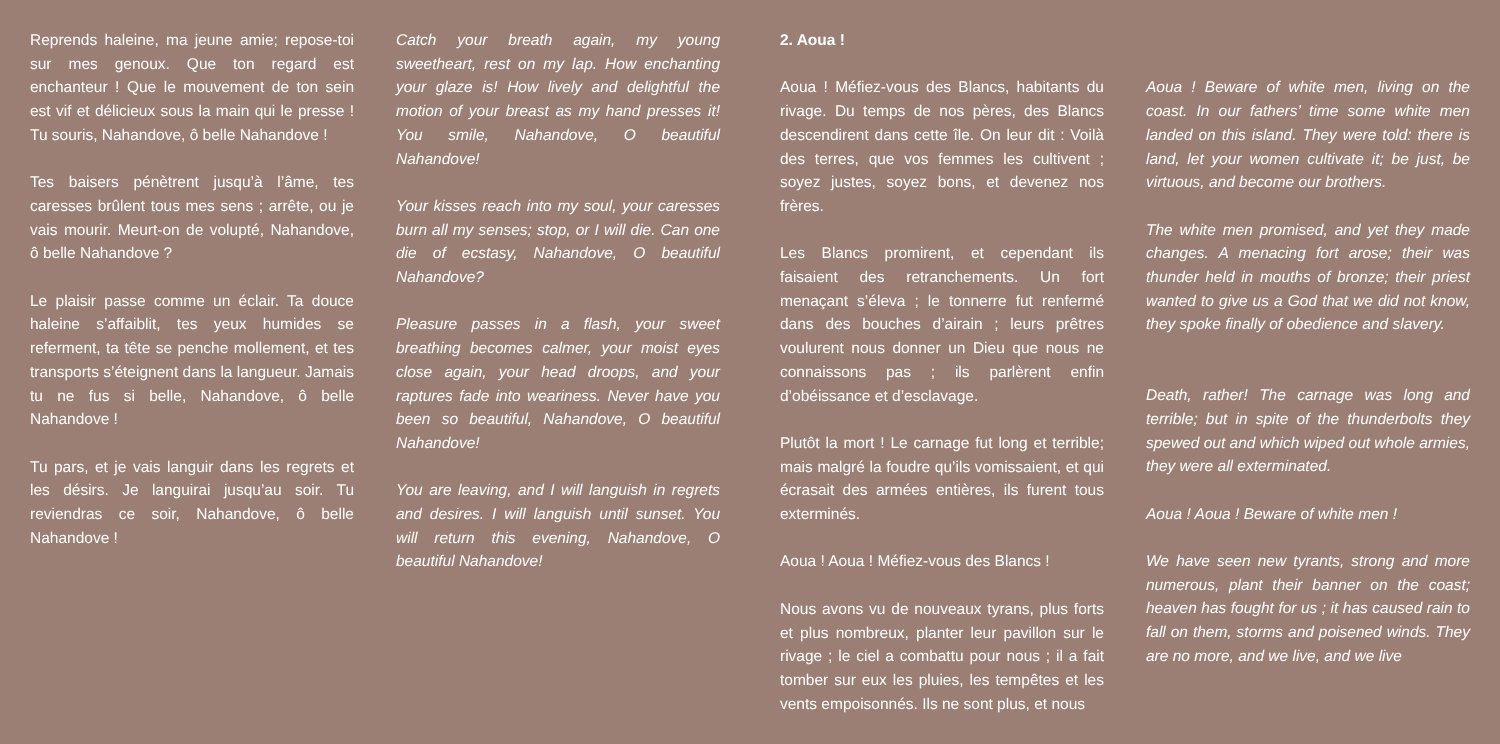Reprends haleine, ma jeune amie; repose-toi sur mes genoux. Que ton regard est enchanteur ! Que le mouvement de ton sein est vif et délicieux sous la main qui le presse ! Tu souris, Nahandove, ô belle Nahandove !
Tes baisers pénètrent jusqu’à l’âme, tes caresses brûlent tous mes sens ; arrête, ou je vais mourir. Meurt-on de volupté, Nahandove, ô belle Nahandove ?
Le plaisir passe comme un éclair. Ta douce haleine s’affaiblit, tes yeux humides se referment, ta tête se penche mollement, et tes transports s’éteignent dans la langueur. Jamais tu ne fus si belle, Nahandove, ô belle Nahandove !
Tu pars, et je vais languir dans les regrets et les désirs. Je languirai jusqu’au soir. Tu reviendras ce soir, Nahandove, ô belle Nahandove !
Catch your breath again, my young sweetheart, rest on my lap. How enchanting your glaze is! How lively and delightful the motion of your breast as my hand presses it! You smile, Nahandove, O beautiful Nahandove!
Your kisses reach into my soul, your caresses burn all my senses; stop, or I will die. Can one die of ecstasy, Nahandove, O beautiful Nahandove?
Pleasure passes in a flash, your sweet breathing becomes calmer, your moist eyes close again, your head droops, and your raptures fade into weariness. Never have you been so beautiful, Nahandove, O beautiful Nahandove!
You are leaving, and I will languish in regrets and desires. I will languish until sunset. You will return this evening, Nahandove, O beautiful Nahandove!
2. Aoua !
Aoua ! Méfiez-vous des Blancs, habitants du rivage. Du temps de nos pères, des Blancs descendirent dans cette île. On leur dit : Voilà des terres, que vos femmes les cultivent ; soyez justes, soyez bons, et devenez nos frères.
Les Blancs promirent, et cependant ils faisaient des retranchements. Un fort menaçant s’éleva ; le tonnerre fut renfermé dans des bouches d’airain ; leurs prêtres voulurent nous donner un Dieu que nous ne connaissons pas ; ils parlèrent enfin d’obéissance et d’esclavage.
Plutôt la mort ! Le carnage fut long et terrible; mais malgré la foudre qu’ils vomissaient, et qui écrasait des armées entières, ils furent tous exterminés.
Aoua ! Aoua ! Méfiez-vous des Blancs !
Nous avons vu de nouveaux tyrans, plus forts et plus nombreux, planter leur pavillon sur le rivage ; le ciel a combattu pour nous ; il a fait tomber sur eux les pluies, les tempêtes et les vents empoisonnés. Ils ne sont plus, et nous
Aoua ! Beware of white men, living on the coast. In our fathers’ time some white men landed on this island. They were told: there is land, let your women cultivate it; be just, be virtuous, and become our brothers.
The white men promised, and yet they made changes. A menacing fort arose; their was thunder held in mouths of bronze; their priest wanted to give us a God that we did not know, they spoke finally of obedience and slavery.
Death, rather! The carnage was long and terrible; but in spite of the thunderbolts they spewed out and which wiped out whole armies, they were all exterminated.
Aoua ! Aoua ! Beware of white men !
We have seen new tyrants, strong and more numerous, plant their banner on the coast; heaven has fought for us ; it has caused rain to fall on them, storms and poisened winds. They are no more, and we live, and we live